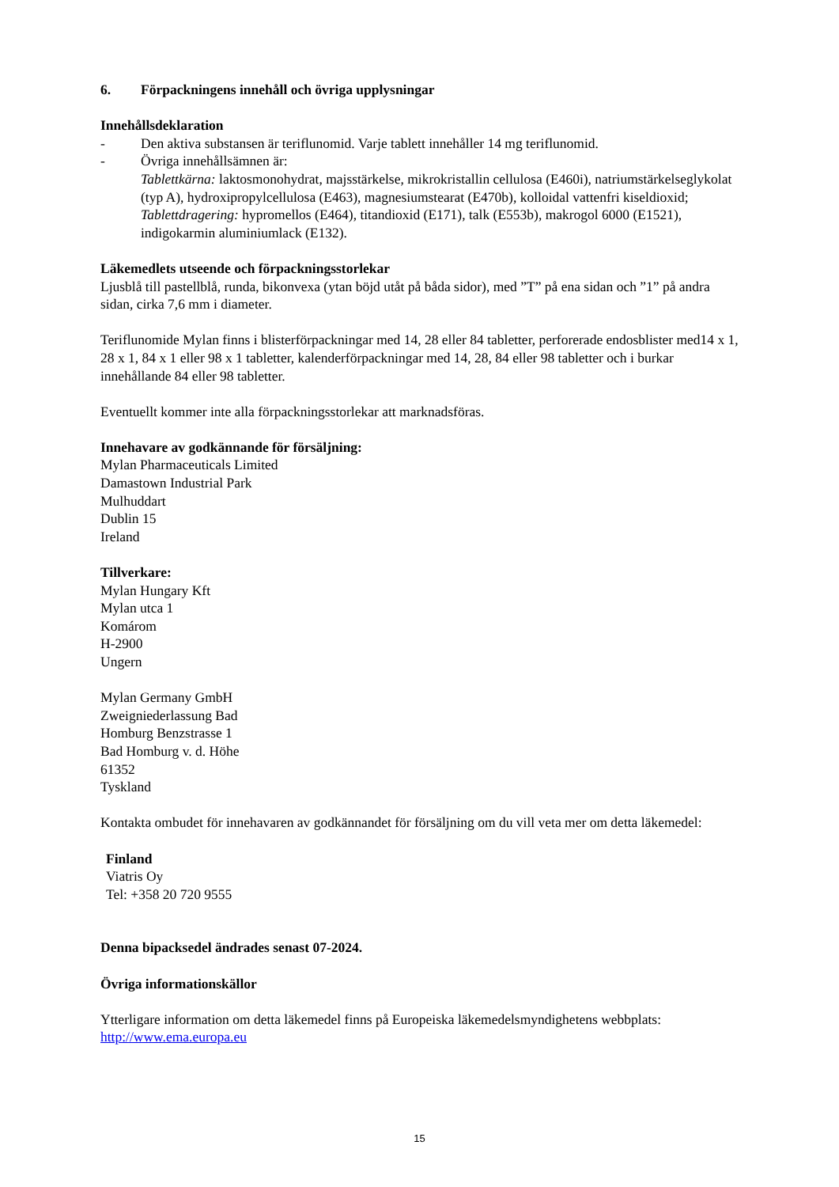6. Förpackningens innehåll och övriga upplysningar
Innehållsdeklaration
- Den aktiva substansen är teriflunomid. Varje tablett innehåller 14 mg teriflunomid.
- Övriga innehållsämnen är:
Tablettkärna: laktosmonohydrat, majsstärkelse, mikrokristallin cellulosa (E460i), natriumstärkelseglykolat (typ A), hydroxipropylcellulosa (E463), magnesiumstearat (E470b), kolloidal vattenfri kiseldioxid;
Tablettdragering: hypromellos (E464), titandioxid (E171), talk (E553b), makrogol 6000 (E1521), indigokarmin aluminiumlack (E132).
Läkemedlets utseende och förpackningsstorlekar
Ljusblå till pastellblå, runda, bikonvexa (ytan böjd utåt på båda sidor), med ”T” på ena sidan och ”1” på andra sidan, cirka 7,6 mm i diameter.
Teriflunomide Mylan finns i blisterförpackningar med 14, 28 eller 84 tabletter, perforerade endosblister med14 x 1, 28 x 1, 84 x 1 eller 98 x 1 tabletter, kalenderförpackningar med 14, 28, 84 eller 98 tabletter och i burkar innehållande 84 eller 98 tabletter.
Eventuellt kommer inte alla förpackningsstorlekar att marknadsföras.
Innehavare av godkännande för försäljning:
Mylan Pharmaceuticals Limited
Damastown Industrial Park
Mulhuddart
Dublin 15
Ireland
Tillverkare:
Mylan Hungary Kft
Mylan utca 1
Komárom
H-2900
Ungern
Mylan Germany GmbH
Zweigniederlassung Bad
Homburg Benzstrasse 1
Bad Homburg v. d. Höhe
61352
Tyskland
Kontakta ombudet för innehavaren av godkännandet för försäljning om du vill veta mer om detta läkemedel:
Finland
Viatris Oy
Tel: +358 20 720 9555
Denna bipacksedel ändrades senast 07-2024.
Övriga informationskällor
Ytterligare information om detta läkemedel finns på Europeiska läkemedelsmyndighetens webbplats: http://www.ema.europa.eu
15